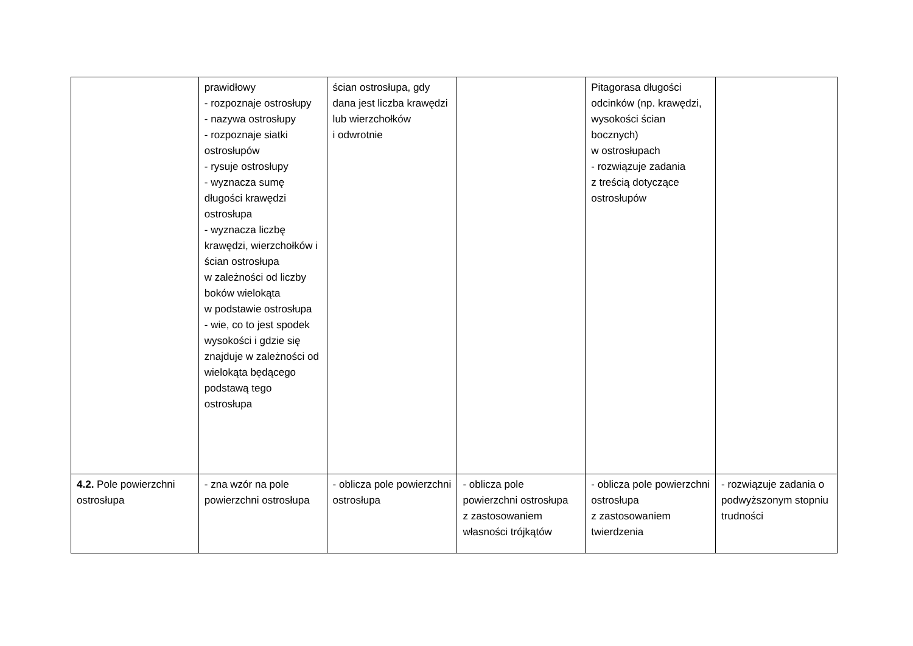| | prawidłowy - rozpoznaje ostrosłupy - nazywa ostrosłupy - rozpoznaje siatki ostrosłupów - rysuje ostrosłupy - wyznacza sumę długości krawędzi ostrosłupa - wyznacza liczbę krawędzi, wierzchołków i ścian ostrosłupa w zależności od liczby boków wielokąta w podstawie ostrosłupa - wie, co to jest spodek wysokości i gdzie się znajduje w zależności od wielokąta będącego podstawą tego ostrosłupa | ścian ostrosłupa, gdy dana jest liczba krawędzi lub wierzchołków i odwrotnie | | Pitagorasa długości odcinków (np. krawędzi, wysokości ścian bocznych) w ostrosłupach - rozwiązuje zadania z treścią dotyczące ostrosłupów | |
| 4.2. Pole powierzchni ostrosłupa | - zna wzór na pole powierzchni ostrosłupa | - oblicza pole powierzchni ostrosłupa | - oblicza pole powierzchni ostrosłupa z zastosowaniem własności trójkątów | - oblicza pole powierzchni ostrosłupa z zastosowaniem twierdzenia | - rozwiązuje zadania o podwyższonym stopniu trudności |